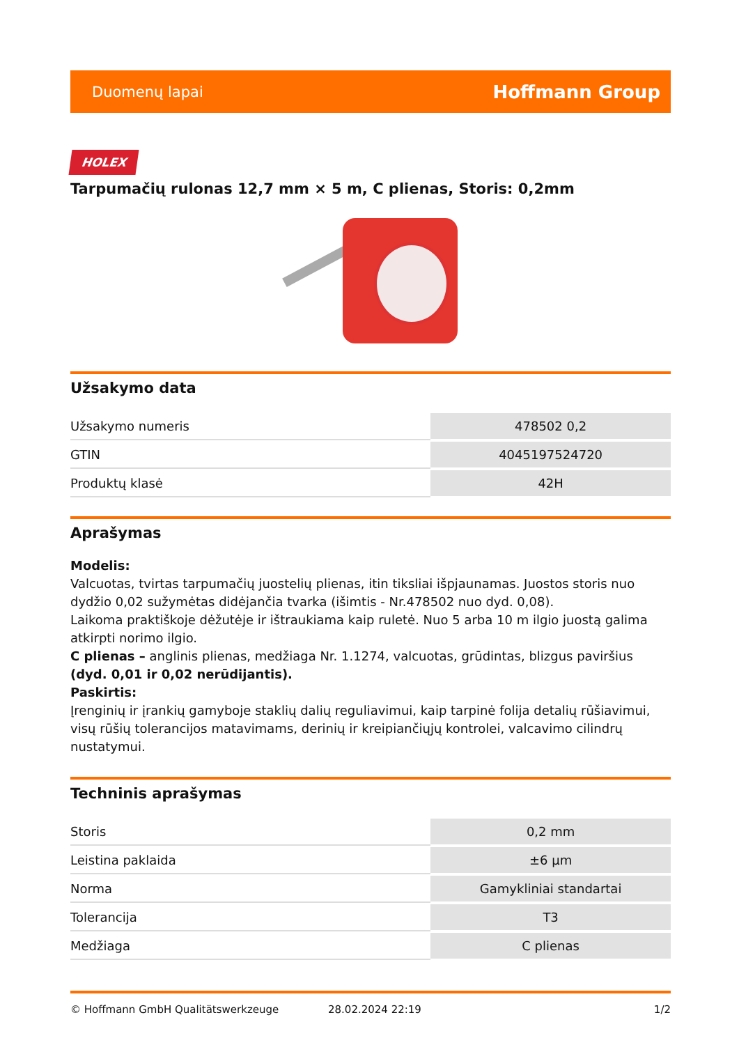Duomenų lapai Hoffmann Group
HOLEX
Tarpumačių rulonas 12,7 mm × 5 m, C plienas, Storis: 0,2mm
Užsakymo data
| Užsakymo numeris | 478502 0,2 |
| GTIN | 4045197524720 |
| Produktų klasė | 42H |
Aprašymas
Modelis:
Valcuotas, tvirtas tarpumačių juostelių plienas, itin tiksliai išpjaunamas. Juostos storis nuo dydžio 0,02 sužymėtas didėjančia tvarka (išimtis - Nr.478502 nuo dyd. 0,08).
Laikoma praktiškoje dėžutėje ir ištraukiama kaip ruletė. Nuo 5 arba 10 m ilgio juostą galima atkirpti norimo ilgio.
C plienas – anglinis plienas, medžiaga Nr. 1.1274, valcuotas, grūdintas, blizgus paviršius (dyd. 0,01 ir 0,02 nerūdijantis).
Paskirtis:
Įrenginių ir įrankių gamyboje staklių dalių reguliavimui, kaip tarpinė folija detalių rūšiavimui, visų rūšių tolerancijos matavimams, derinių ir kreipiančiųjų kontrolei, valcavimo cilindrų nustatymui.
Techninis aprašymas
| Storis | 0,2 mm |
| Leistina paklaida | ±6 µm |
| Norma | Gamykliniai standartai |
| Tolerancija | T3 |
| Medžiaga | C plienas |
© Hoffmann GmbH Qualitätswerkzeuge 28.02.2024 22:19 1/2